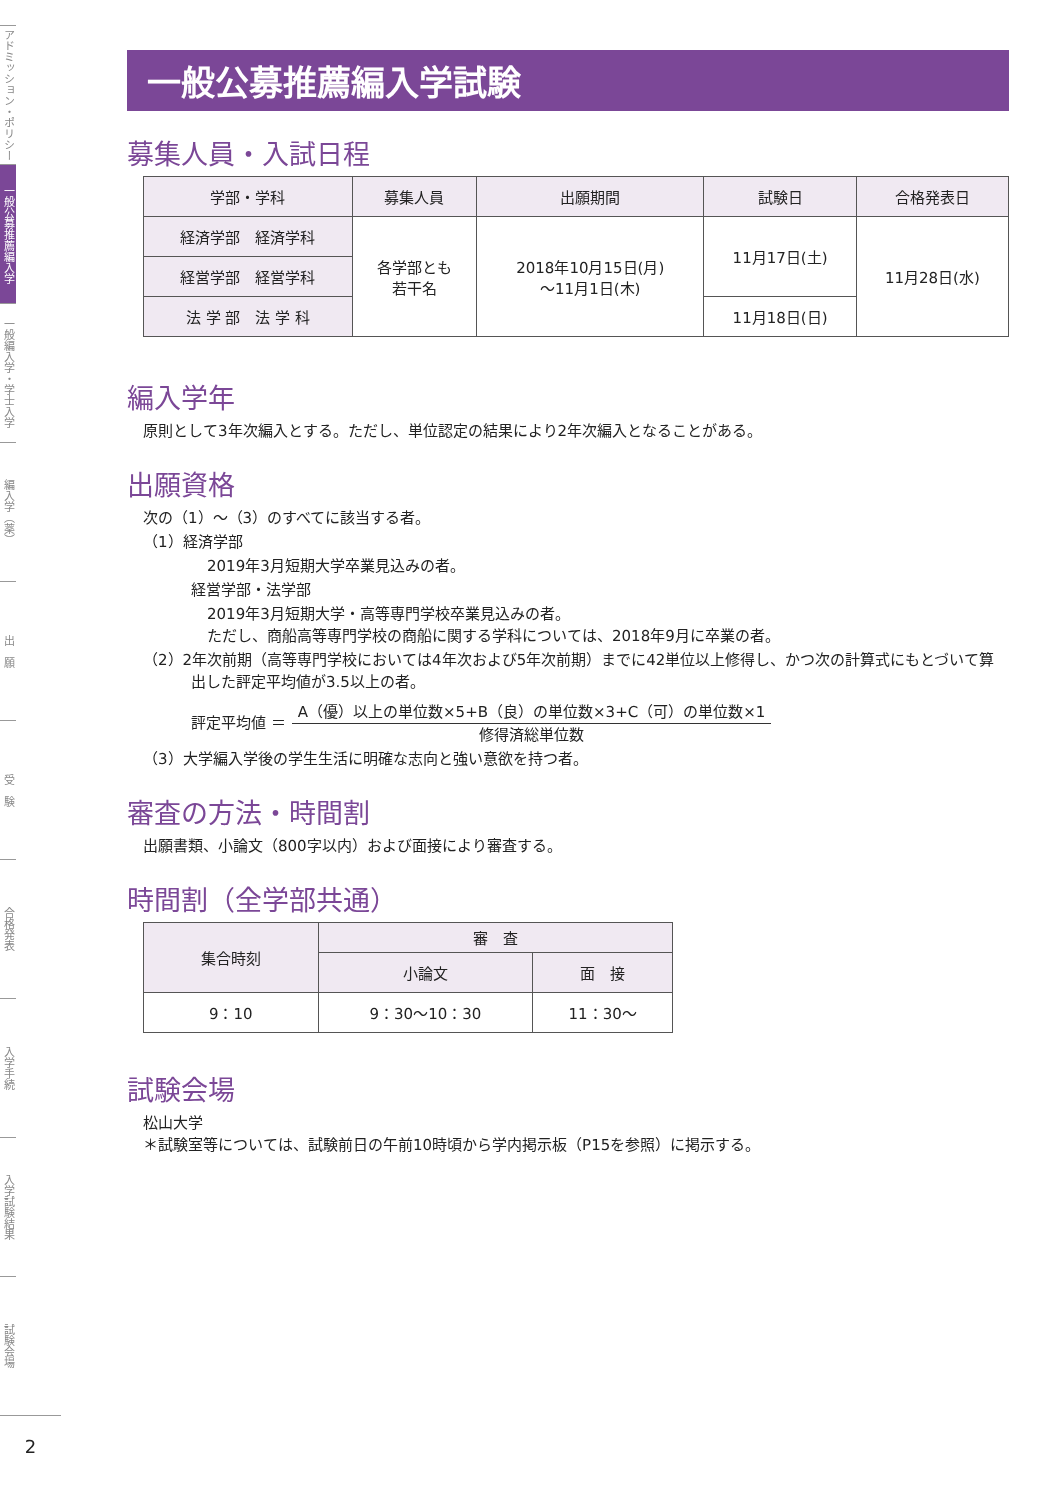アドミッション・ポリシー
一般公募推薦編入学
一般編入学・学士入学
編入学（薬）
出　願
受　験
合格発表
入学手続
入学試験結果
試験会場
2
一般公募推薦編入学試験
募集人員・入試日程
| 学部・学科 | 募集人員 | 出願期間 | 試験日 | 合格発表日 |
| --- | --- | --- | --- | --- |
| 経済学部 経済学科 | 各学部とも 若干名 | 2018年10月15日(月) ～11月1日(木) | 11月17日(土) | 11月28日(水) |
| 経営学部 経営学科 | | | | |
| 法 学 部 法 学 科 | | | 11月18日(日) | |
編入学年
原則として3年次編入とする。ただし、単位認定の結果により2年次編入となることがある。
出願資格
次の（1）～（3）のすべてに該当する者。
（1）経済学部
2019年3月短期大学卒業見込みの者。
経営学部・法学部
2019年3月短期大学・高等専門学校卒業見込みの者。
ただし、商船高等専門学校の商船に関する学科については、2018年9月に卒業の者。
（2）2年次前期（高等専門学校においては4年次および5年次前期）までに42単位以上修得し、かつ次の計算式にもとづいて算出した評定平均値が3.5以上の者。
評定平均値 ＝ A（優）以上の単位数×5+B（良）の単位数×3+C（可）の単位数×1 修得済総単位数
（3）大学編入学後の学生生活に明確な志向と強い意欲を持つ者。
審査の方法・時間割
出願書類、小論文（800字以内）および面接により審査する。
時間割（全学部共通）
| 集合時刻 | 審 査 | |
| --- | --- | --- |
| | 小論文 | 面 接 |
| 9：10 | 9：30～10：30 | 11：30～ |
試験会場
松山大学
＊試験室等については、試験前日の午前10時頃から学内掲示板（P15を参照）に掲示する。